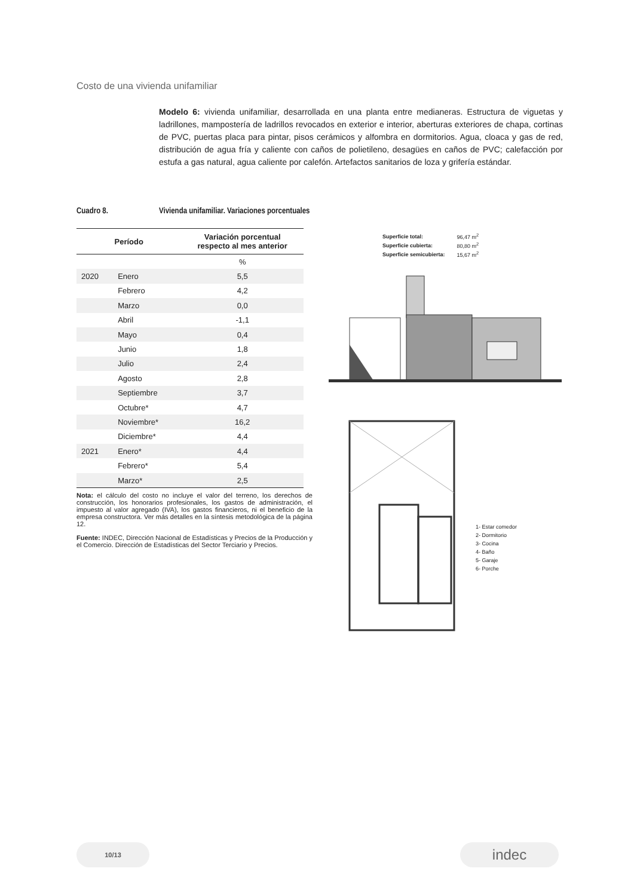Costo de una vivienda unifamiliar
Modelo 6: vivienda unifamiliar, desarrollada en una planta entre medianeras. Estructura de viguetas y ladrillones, mampostería de ladrillos revocados en exterior e interior, aberturas exteriores de chapa, cortinas de PVC, puertas placa para pintar, pisos cerámicos y alfombra en dormitorios. Agua, cloaca y gas de red, distribución de agua fría y caliente con caños de polietileno, desagües en caños de PVC; calefacción por estufa a gas natural, agua caliente por calefón. Artefactos sanitarios de loza y grifería estándar.
Cuadro 8. Vivienda unifamiliar. Variaciones porcentuales
| Período | | Variación porcentual respecto al mes anterior |
| --- | --- | --- |
| | | % |
| 2020 | Enero | 5,5 |
| | Febrero | 4,2 |
| | Marzo | 0,0 |
| | Abril | -1,1 |
| | Mayo | 0,4 |
| | Junio | 1,8 |
| | Julio | 2,4 |
| | Agosto | 2,8 |
| | Septiembre | 3,7 |
| | Octubre* | 4,7 |
| | Noviembre* | 16,2 |
| | Diciembre* | 4,4 |
| 2021 | Enero* | 4,4 |
| | Febrero* | 5,4 |
| | Marzo* | 2,5 |
Nota: el cálculo del costo no incluye el valor del terreno, los derechos de construcción, los honorarios profesionales, los gastos de administración, el impuesto al valor agregado (IVA), los gastos financieros, ni el beneficio de la empresa constructora. Ver más detalles en la síntesis metodológica de la página 12.
Fuente: INDEC, Dirección Nacional de Estadísticas y Precios de la Producción y el Comercio. Dirección de Estadísticas del Sector Terciario y Precios.
| Superficie total: | 96,47 m<sup>2</sup> |
| Superficie cubierta: | 80,80 m<sup>2</sup> |
| Superficie semicubierta: | 15,67 m<sup>2</sup> |
1- Estar comedor
2- Dormitorio
3- Cocina
4- Baño
5- Garaje
6- Porche
10/13 indec